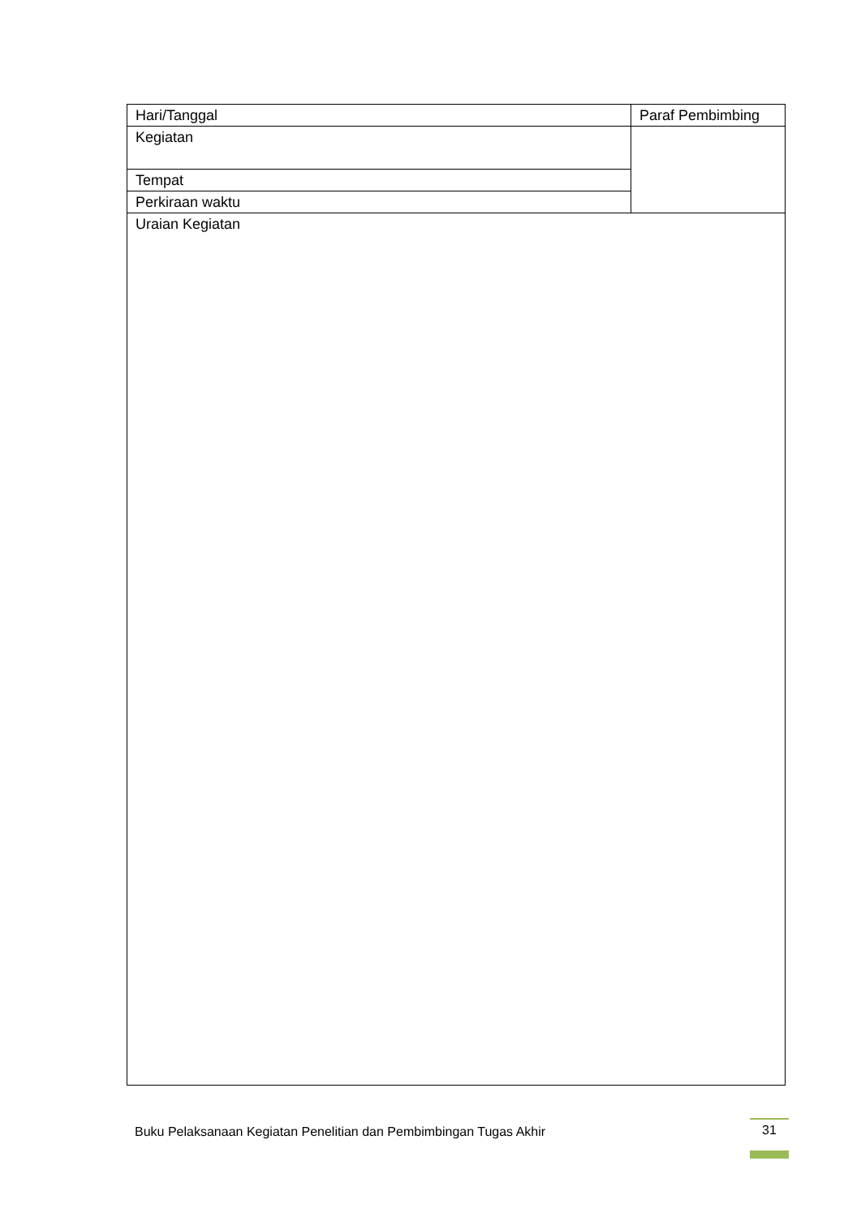| Hari/Tanggal | Paraf Pembimbing |
| Kegiatan | |
| Tempat | |
| Perkiraan waktu | |
| Uraian Kegiatan | |
Buku Pelaksanaan Kegiatan Penelitian dan Pembimbingan Tugas Akhir
31